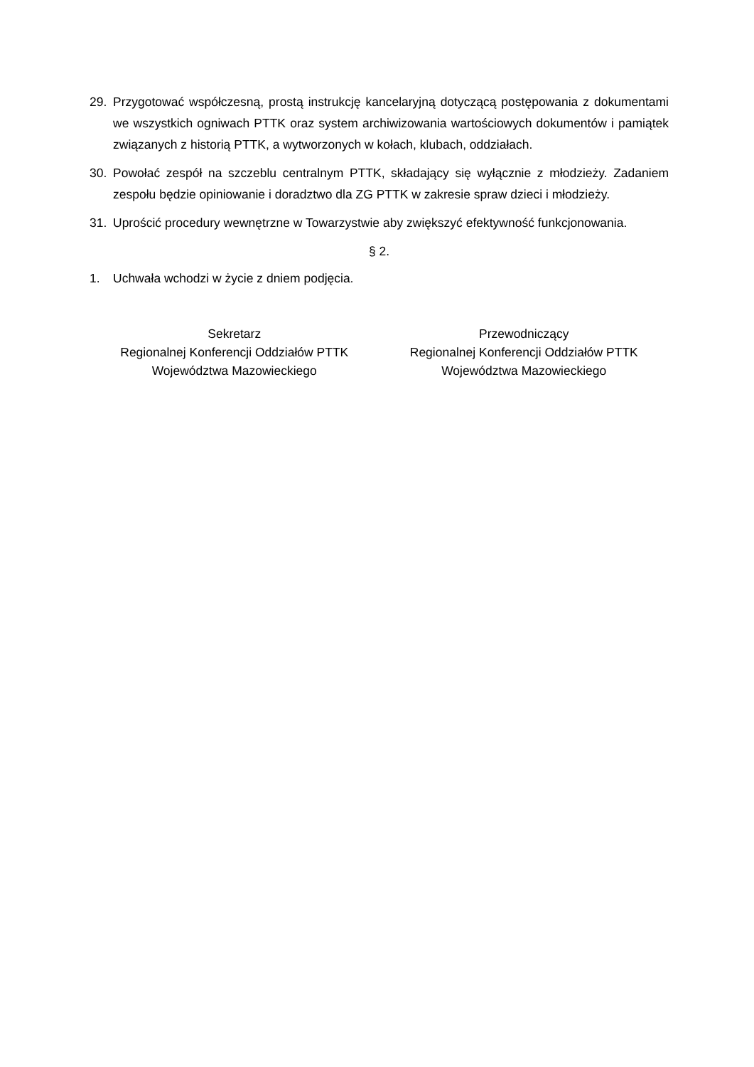29. Przygotować współczesną, prostą instrukcję kancelaryjną dotyczącą postępowania z dokumentami we wszystkich ogniwach PTTK oraz system archiwizowania wartościowych dokumentów i pamiątek związanych z historią PTTK, a wytworzonych w kołach, klubach, oddziałach.
30. Powołać zespół na szczeblu centralnym PTTK, składający się wyłącznie z młodzieży. Zadaniem zespołu będzie opiniowanie i doradztwo dla ZG PTTK w zakresie spraw dzieci i młodzieży.
31. Uprościć procedury wewnętrzne w Towarzystwie aby zwiększyć efektywność funkcjonowania.
§ 2.
1. Uchwała wchodzi w życie z dniem podjęcia.
Sekretarz
Regionalnej Konferencji Oddziałów PTTK
Województwa Mazowieckiego
Przewodniczący
Regionalnej Konferencji Oddziałów PTTK
Województwa Mazowieckiego